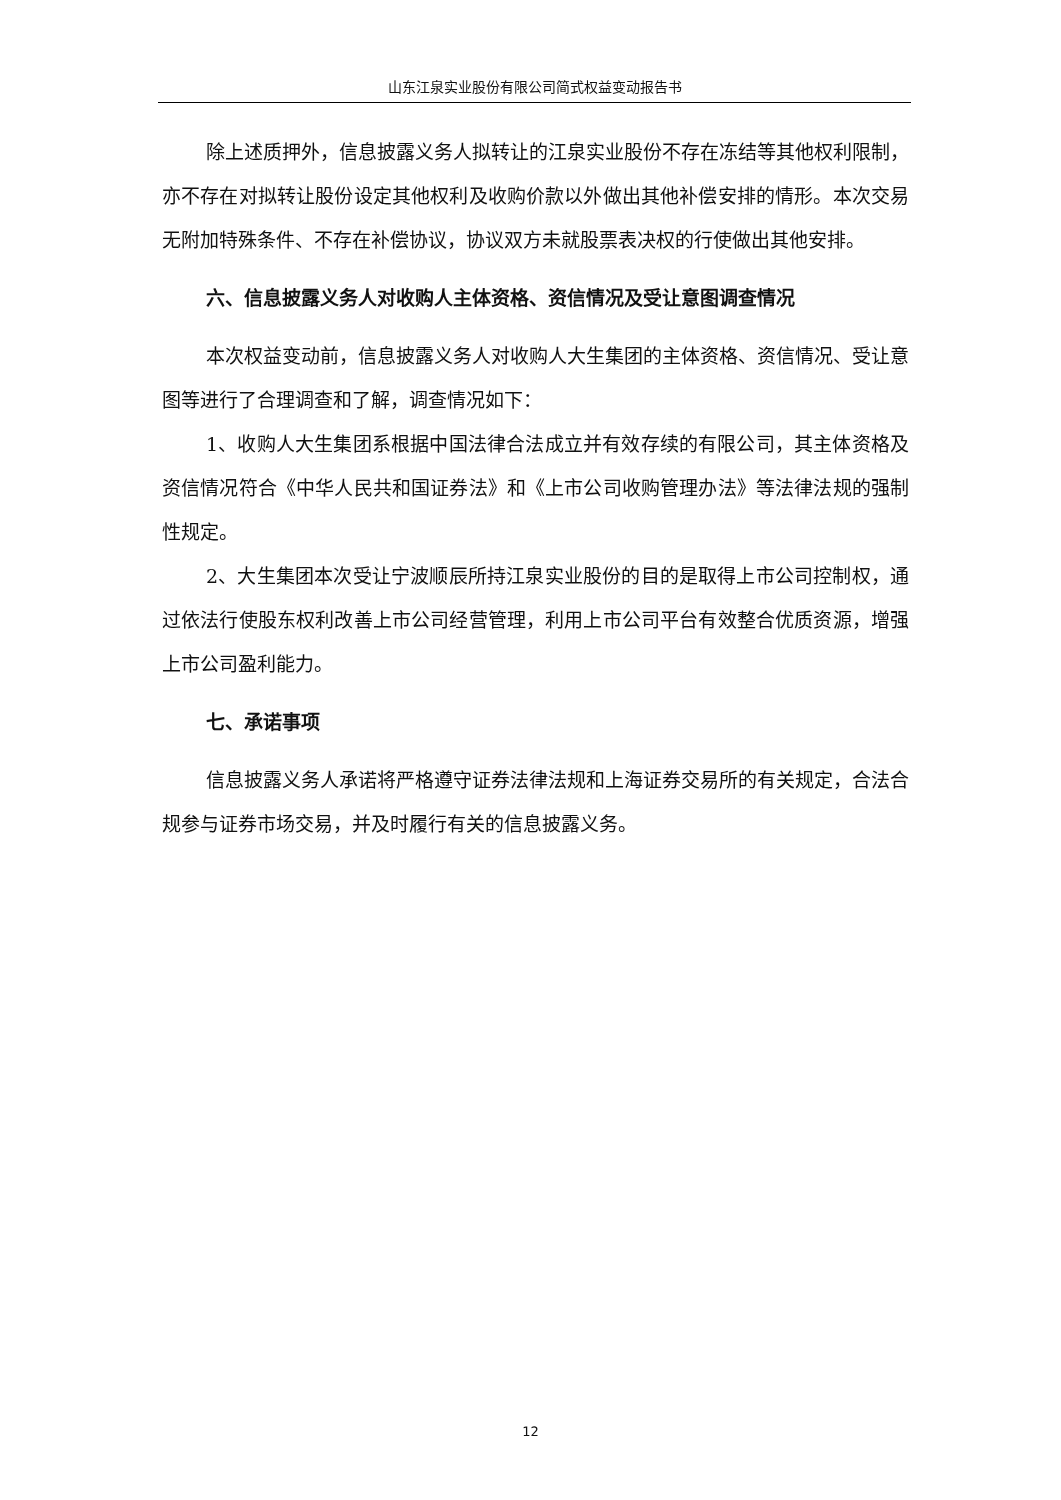山东江泉实业股份有限公司简式权益变动报告书
除上述质押外，信息披露义务人拟转让的江泉实业股份不存在冻结等其他权利限制，亦不存在对拟转让股份设定其他权利及收购价款以外做出其他补偿安排的情形。本次交易无附加特殊条件、不存在补偿协议，协议双方未就股票表决权的行使做出其他安排。
六、信息披露义务人对收购人主体资格、资信情况及受让意图调查情况
本次权益变动前，信息披露义务人对收购人大生集团的主体资格、资信情况、受让意图等进行了合理调查和了解，调查情况如下：
1、收购人大生集团系根据中国法律合法成立并有效存续的有限公司，其主体资格及资信情况符合《中华人民共和国证券法》和《上市公司收购管理办法》等法律法规的强制性规定。
2、大生集团本次受让宁波顺辰所持江泉实业股份的目的是取得上市公司控制权，通过依法行使股东权利改善上市公司经营管理，利用上市公司平台有效整合优质资源，增强上市公司盈利能力。
七、承诺事项
信息披露义务人承诺将严格遵守证券法律法规和上海证券交易所的有关规定，合法合规参与证券市场交易，并及时履行有关的信息披露义务。
12